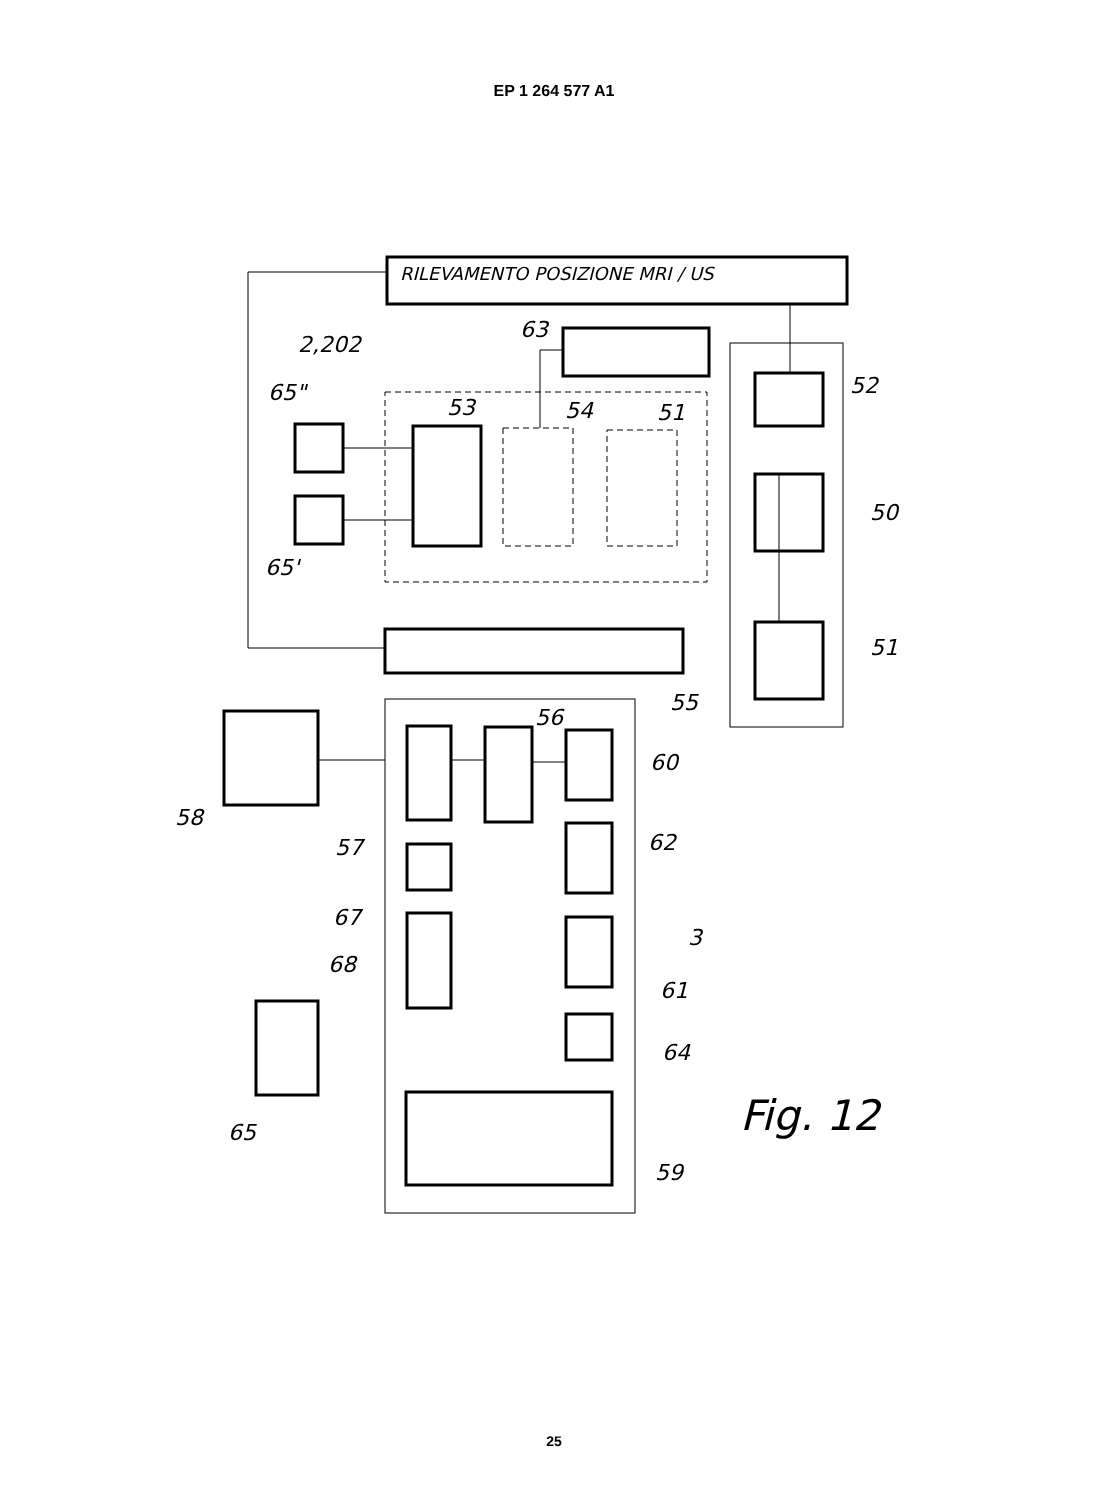EP 1 264 577 A1
RILEVAMENTO POSIZIONE MRI / US
63
2,202
65"
53
54
51
52
65'
50
51
55
56
60
58
57
62
67
68
3
61
64
65
Fig. 12
59
25